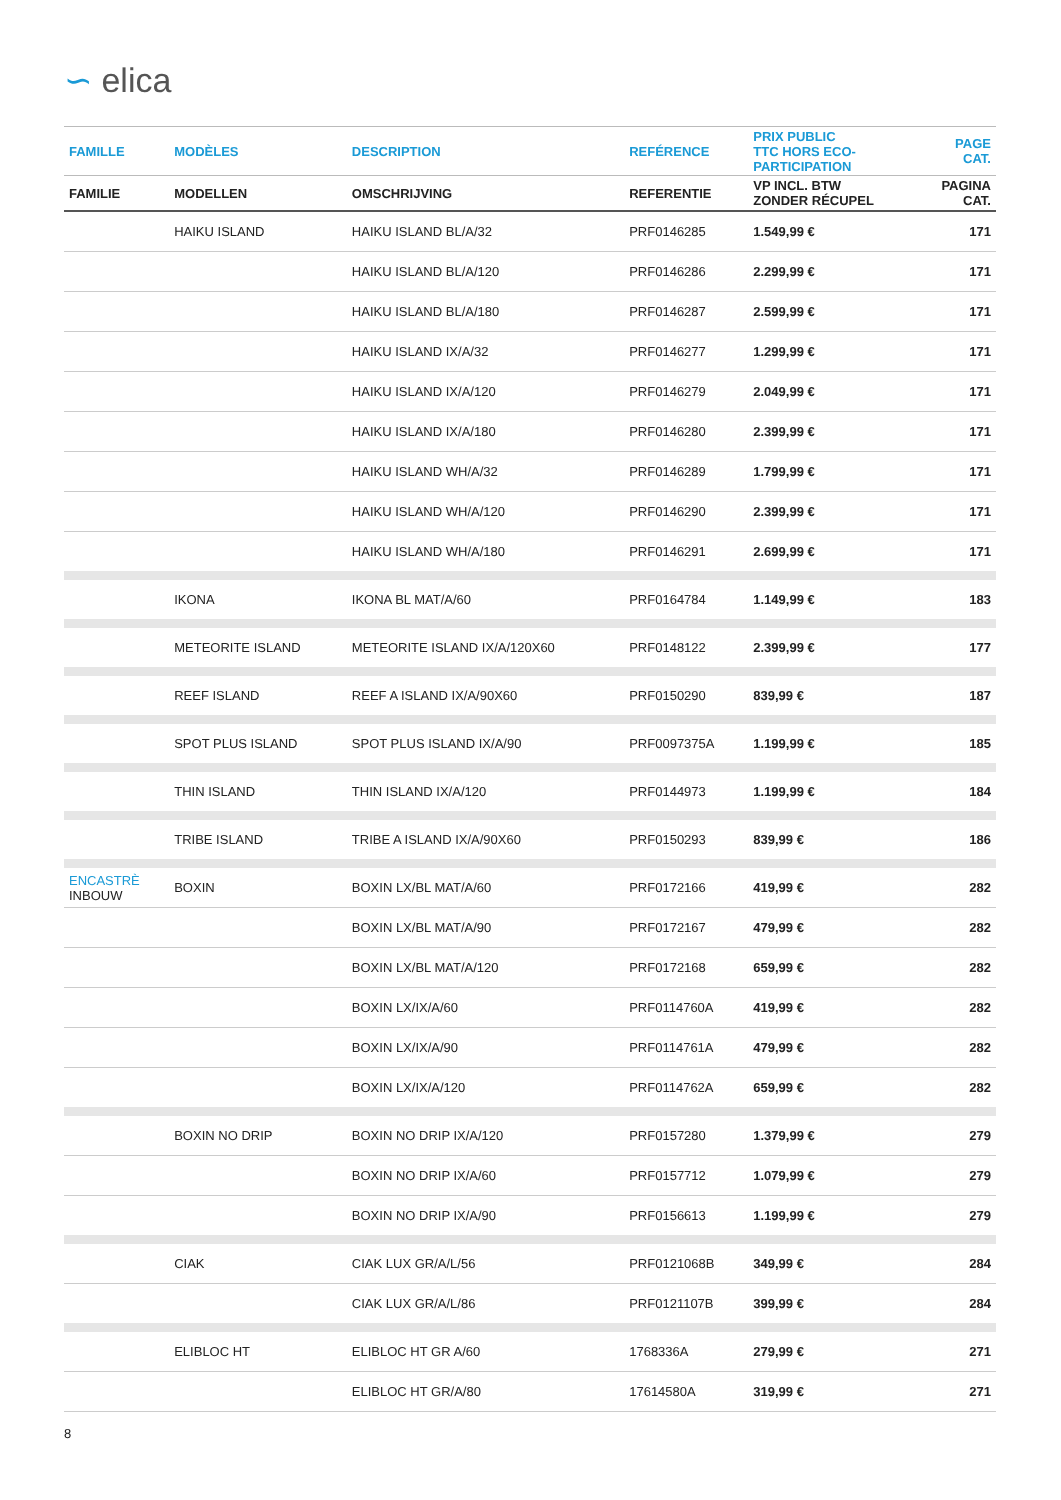∽ elica
| FAMILLE | MODÈLES | DESCRIPTION | REFÉRENCE | PRIX PUBLIC TTC HORS ECO- PARTICIPATION | PAGE CAT. |
| --- | --- | --- | --- | --- | --- |
| FAMILIE | MODELLEN | OMSCHRIJVING | REFERENTIE | VP INCL. BTW ZONDER RÉCUPEL | PAGINA CAT. |
| | HAIKU ISLAND | HAIKU ISLAND BL/A/32 | PRF0146285 | 1.549,99 € | 171 |
| | | HAIKU ISLAND BL/A/120 | PRF0146286 | 2.299,99 € | 171 |
| | | HAIKU ISLAND BL/A/180 | PRF0146287 | 2.599,99 € | 171 |
| | | HAIKU ISLAND IX/A/32 | PRF0146277 | 1.299,99 € | 171 |
| | | HAIKU ISLAND IX/A/120 | PRF0146279 | 2.049,99 € | 171 |
| | | HAIKU ISLAND IX/A/180 | PRF0146280 | 2.399,99 € | 171 |
| | | HAIKU ISLAND WH/A/32 | PRF0146289 | 1.799,99 € | 171 |
| | | HAIKU ISLAND WH/A/120 | PRF0146290 | 2.399,99 € | 171 |
| | | HAIKU ISLAND WH/A/180 | PRF0146291 | 2.699,99 € | 171 |
| | IKONA | IKONA BL MAT/A/60 | PRF0164784 | 1.149,99 € | 183 |
| | METEORITE ISLAND | METEORITE ISLAND IX/A/120X60 | PRF0148122 | 2.399,99 € | 177 |
| | REEF ISLAND | REEF A ISLAND IX/A/90X60 | PRF0150290 | 839,99 € | 187 |
| | SPOT PLUS ISLAND | SPOT PLUS ISLAND IX/A/90 | PRF0097375A | 1.199,99 € | 185 |
| | THIN ISLAND | THIN ISLAND IX/A/120 | PRF0144973 | 1.199,99 € | 184 |
| | TRIBE ISLAND | TRIBE A ISLAND IX/A/90X60 | PRF0150293 | 839,99 € | 186 |
| ENCASTRÈ INBOUW | BOXIN | BOXIN LX/BL MAT/A/60 | PRF0172166 | 419,99 € | 282 |
| | | BOXIN LX/BL MAT/A/90 | PRF0172167 | 479,99 € | 282 |
| | | BOXIN LX/BL MAT/A/120 | PRF0172168 | 659,99 € | 282 |
| | | BOXIN LX/IX/A/60 | PRF0114760A | 419,99 € | 282 |
| | | BOXIN LX/IX/A/90 | PRF0114761A | 479,99 € | 282 |
| | | BOXIN LX/IX/A/120 | PRF0114762A | 659,99 € | 282 |
| | BOXIN NO DRIP | BOXIN NO DRIP IX/A/120 | PRF0157280 | 1.379,99 € | 279 |
| | | BOXIN NO DRIP IX/A/60 | PRF0157712 | 1.079,99 € | 279 |
| | | BOXIN NO DRIP IX/A/90 | PRF0156613 | 1.199,99 € | 279 |
| | CIAK | CIAK LUX GR/A/L/56 | PRF0121068B | 349,99 € | 284 |
| | | CIAK LUX GR/A/L/86 | PRF0121107B | 399,99 € | 284 |
| | ELIBLOC HT | ELIBLOC HT GR A/60 | 1768336A | 279,99 € | 271 |
| | | ELIBLOC HT GR/A/80 | 17614580A | 319,99 € | 271 |
8